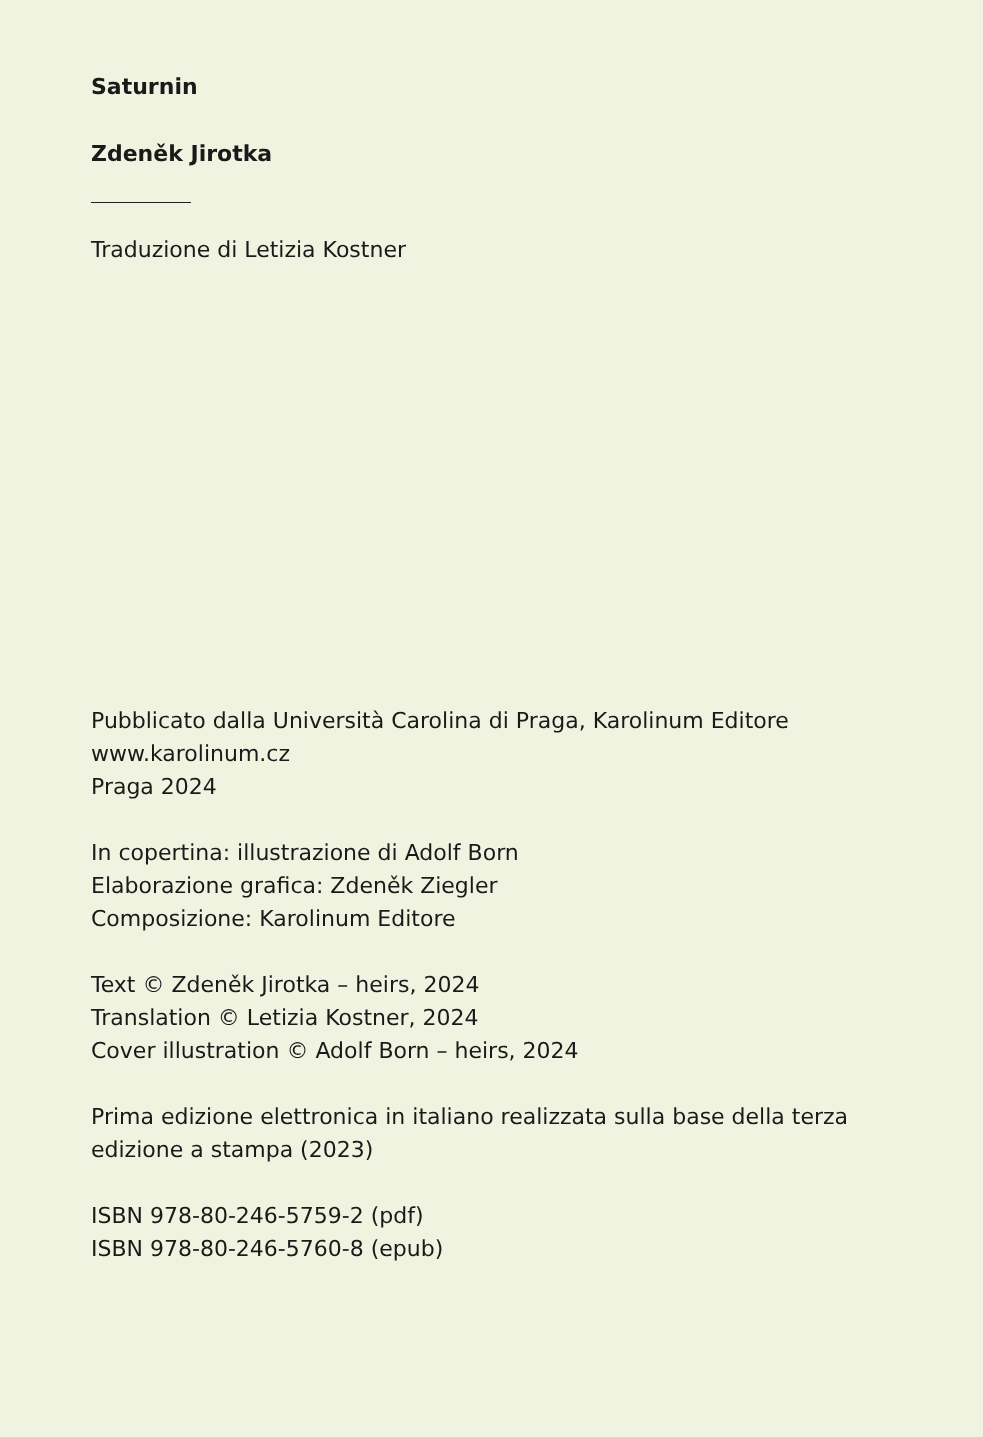Saturnin
Zdeněk Jirotka
Traduzione di Letizia Kostner
Pubblicato dalla Università Carolina di Praga, Karolinum Editore
www.karolinum.cz
Praga 2024
In copertina: illustrazione di Adolf Born
Elaborazione grafica: Zdeněk Ziegler
Composizione: Karolinum Editore
Text © Zdeněk Jirotka – heirs, 2024
Translation © Letizia Kostner, 2024
Cover illustration © Adolf Born – heirs, 2024
Prima edizione elettronica in italiano realizzata sulla base della terza
edizione a stampa (2023)
ISBN 978-80-246-5759-2 (pdf)
ISBN 978-80-246-5760-8 (epub)